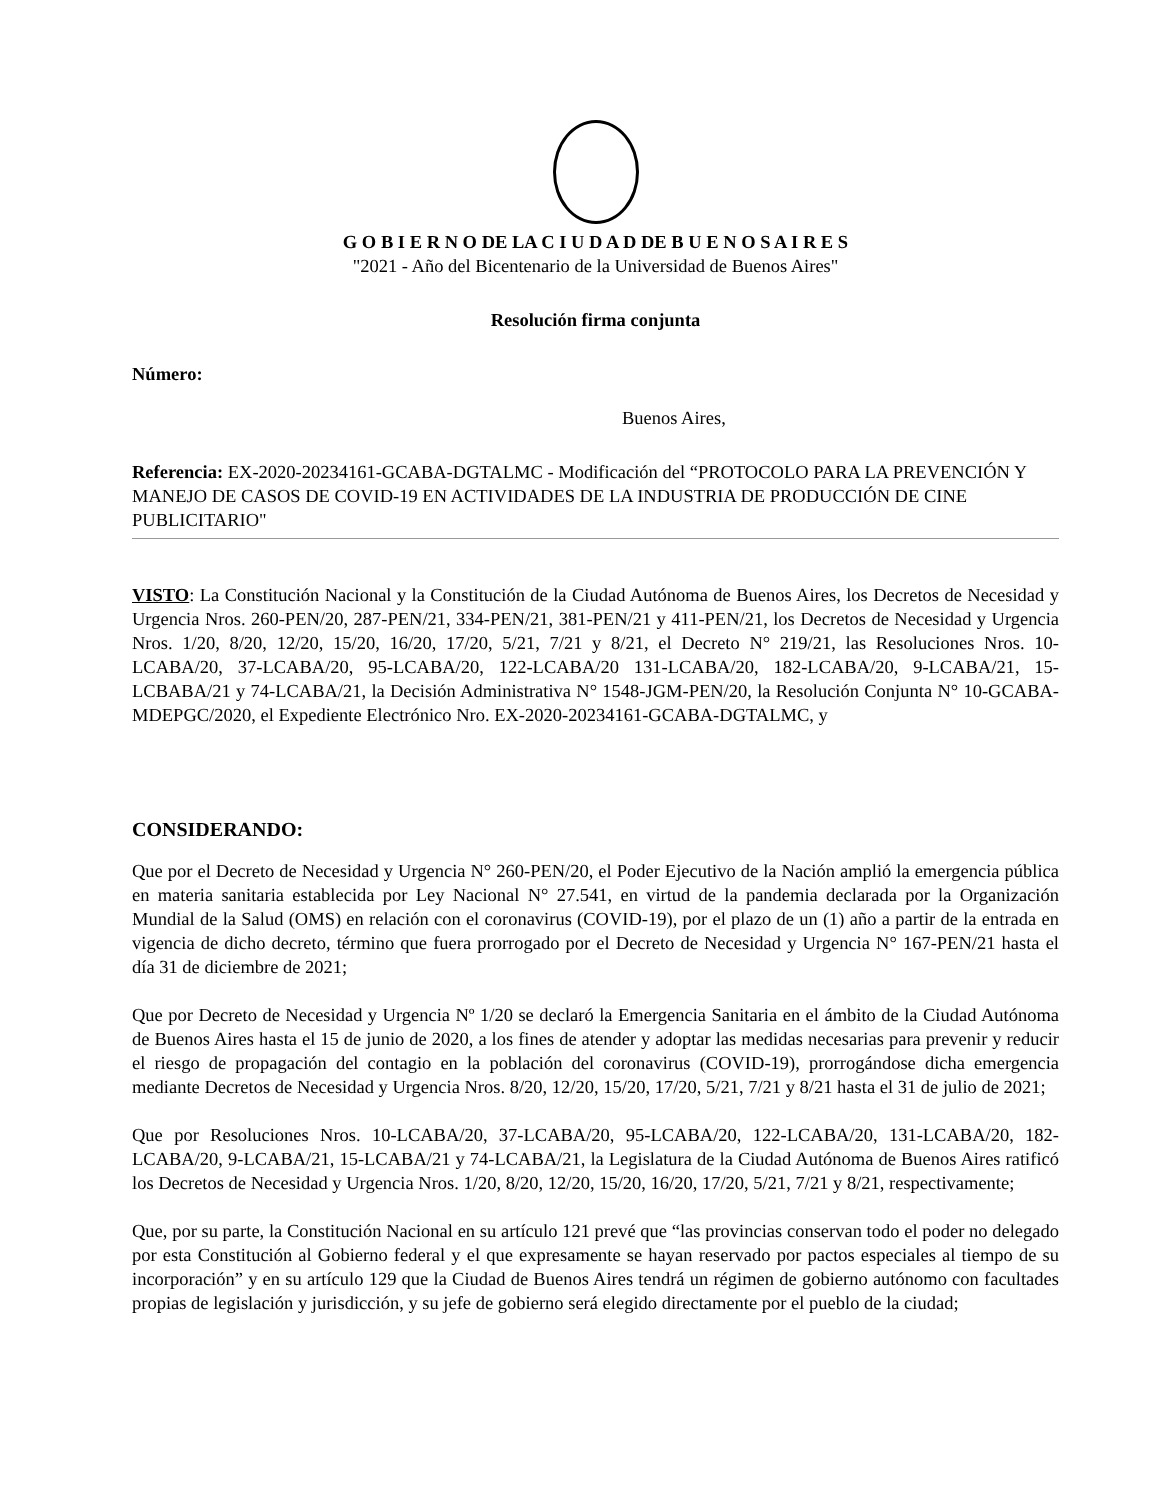G O B I E R N O DE LA C I U D A D DE B U E N O S A I R E S
"2021 - Año del Bicentenario de la Universidad de Buenos Aires"
Resolución firma conjunta
Número:
Buenos Aires,
Referencia: EX-2020-20234161-GCABA-DGTALMC - Modificación del “PROTOCOLO PARA LA PREVENCIÓN Y MANEJO DE CASOS DE COVID-19 EN ACTIVIDADES DE LA INDUSTRIA DE PRODUCCIÓN DE CINE PUBLICITARIO"
VISTO: La Constitución Nacional y la Constitución de la Ciudad Autónoma de Buenos Aires, los Decretos de Necesidad y Urgencia Nros. 260-PEN/20, 287-PEN/21, 334-PEN/21, 381-PEN/21 y 411-PEN/21, los Decretos de Necesidad y Urgencia Nros. 1/20, 8/20, 12/20, 15/20, 16/20, 17/20, 5/21, 7/21 y 8/21, el Decreto N° 219/21, las Resoluciones Nros. 10-LCABA/20, 37-LCABA/20, 95-LCABA/20, 122-LCABA/20 131-LCABA/20, 182-LCABA/20, 9-LCABA/21, 15-LCBABA/21 y 74-LCABA/21, la Decisión Administrativa N° 1548-JGM-PEN/20, la Resolución Conjunta N° 10-GCABA-MDEPGC/2020, el Expediente Electrónico Nro. EX-2020-20234161-GCABA-DGTALMC, y
CONSIDERANDO:
Que por el Decreto de Necesidad y Urgencia N° 260-PEN/20, el Poder Ejecutivo de la Nación amplió la emergencia pública en materia sanitaria establecida por Ley Nacional N° 27.541, en virtud de la pandemia declarada por la Organización Mundial de la Salud (OMS) en relación con el coronavirus (COVID-19), por el plazo de un (1) año a partir de la entrada en vigencia de dicho decreto, término que fuera prorrogado por el Decreto de Necesidad y Urgencia N° 167-PEN/21 hasta el día 31 de diciembre de 2021;
Que por Decreto de Necesidad y Urgencia Nº 1/20 se declaró la Emergencia Sanitaria en el ámbito de la Ciudad Autónoma de Buenos Aires hasta el 15 de junio de 2020, a los fines de atender y adoptar las medidas necesarias para prevenir y reducir el riesgo de propagación del contagio en la población del coronavirus (COVID-19), prorrogándose dicha emergencia mediante Decretos de Necesidad y Urgencia Nros. 8/20, 12/20, 15/20, 17/20, 5/21, 7/21 y 8/21 hasta el 31 de julio de 2021;
Que por Resoluciones Nros. 10-LCABA/20, 37-LCABA/20, 95-LCABA/20, 122-LCABA/20, 131-LCABA/20, 182-LCABA/20, 9-LCABA/21, 15-LCABA/21 y 74-LCABA/21, la Legislatura de la Ciudad Autónoma de Buenos Aires ratificó los Decretos de Necesidad y Urgencia Nros. 1/20, 8/20, 12/20, 15/20, 16/20, 17/20, 5/21, 7/21 y 8/21, respectivamente;
Que, por su parte, la Constitución Nacional en su artículo 121 prevé que “las provincias conservan todo el poder no delegado por esta Constitución al Gobierno federal y el que expresamente se hayan reservado por pactos especiales al tiempo de su incorporación” y en su artículo 129 que la Ciudad de Buenos Aires tendrá un régimen de gobierno autónomo con facultades propias de legislación y jurisdicción, y su jefe de gobierno será elegido directamente por el pueblo de la ciudad;